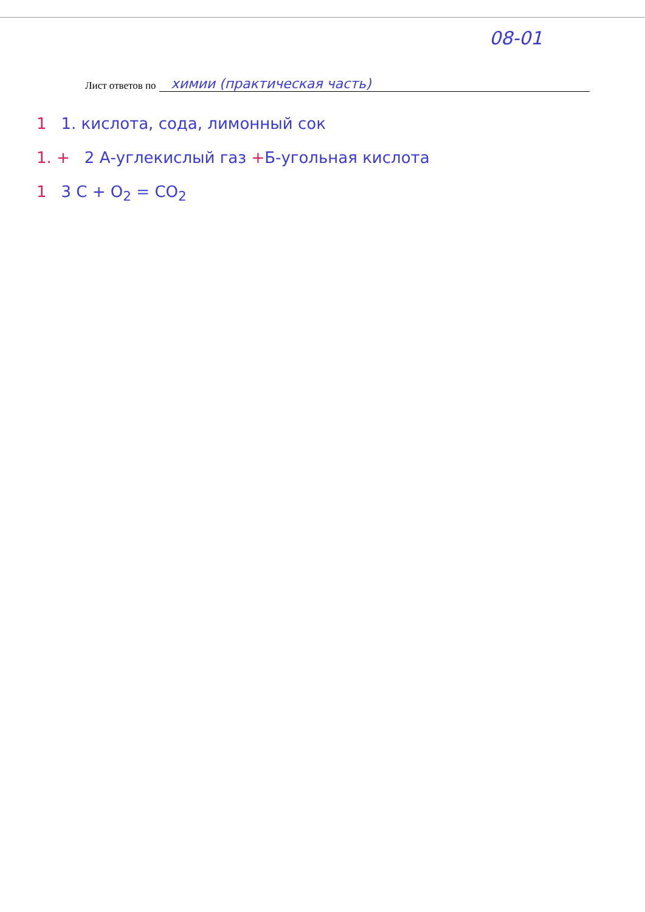08-01
Лист ответов по химии (практическая часть)
1 1. кислота, сода, лимонный сок
1. + 2 А-углекислый газ + Б-угольная кислота
1 3 C + O<sub>2</sub> = CO<sub>2</sub>